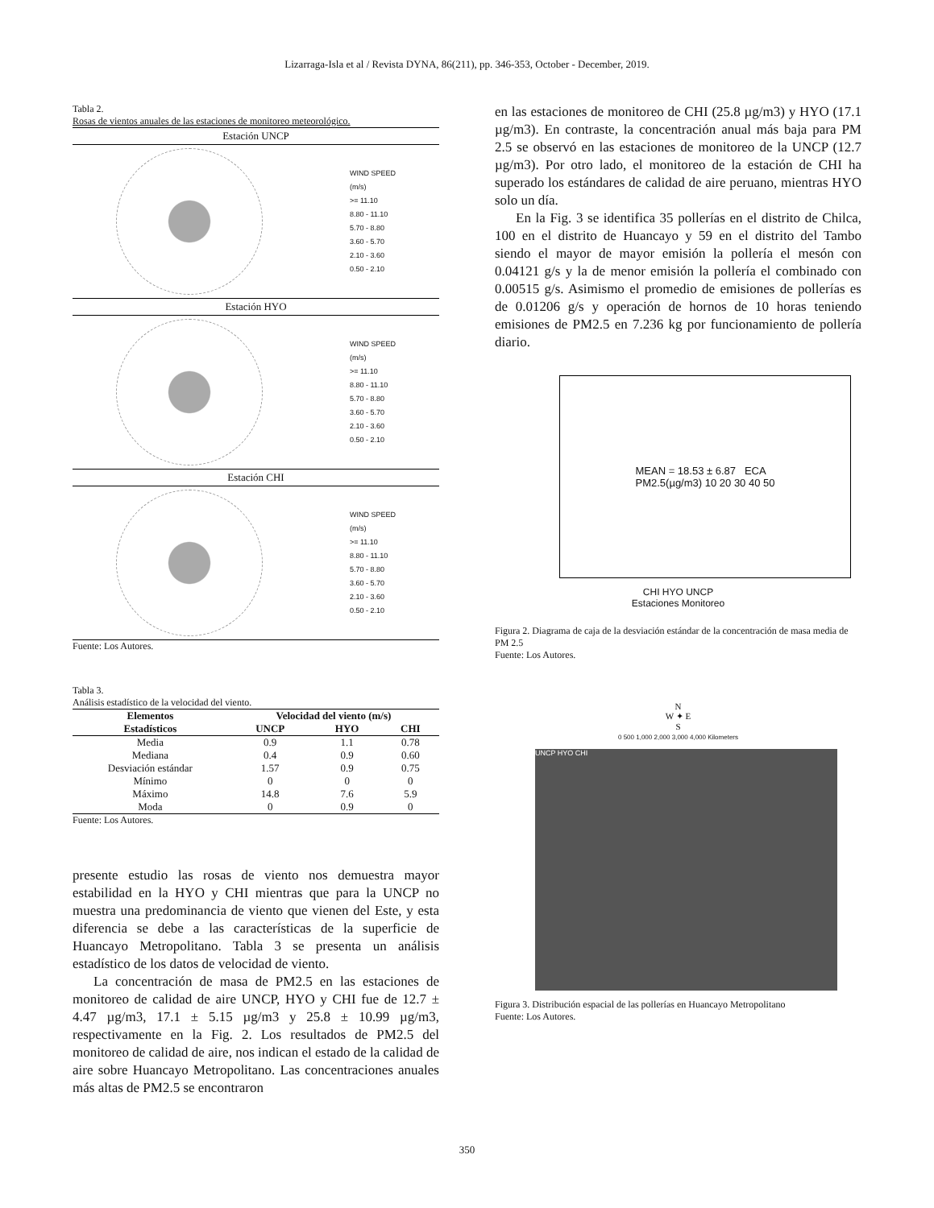Lizarraga-Isla et al / Revista DYNA, 86(211), pp. 346-353, October - December, 2019.
Tabla 2.
Rosas de vientos anuales de las estaciones de monitoreo meteorológico.
Estación UNCP
WIND SPEED
(m/s)
>= 11.10
8.80 - 11.10
5.70 - 8.80
3.60 - 5.70
2.10 - 3.60
0.50 - 2.10
Estación HYO
WIND SPEED
(m/s)
>= 11.10
8.80 - 11.10
5.70 - 8.80
3.60 - 5.70
2.10 - 3.60
0.50 - 2.10
Estación CHI
WIND SPEED
(m/s)
>= 11.10
8.80 - 11.10
5.70 - 8.80
3.60 - 5.70
2.10 - 3.60
0.50 - 2.10
Fuente: Los Autores.
Tabla 3.
Análisis estadístico de la velocidad del viento.
| Elementos | Velocidad del viento (m/s) | | |
| --- | --- | --- | --- |
| Estadísticos | UNCP | HYO | CHI |
| Media | 0.9 | 1.1 | 0.78 |
| Mediana | 0.4 | 0.9 | 0.60 |
| Desviación estándar | 1.57 | 0.9 | 0.75 |
| Mínimo | 0 | 0 | 0 |
| Máximo | 14.8 | 7.6 | 5.9 |
| Moda | 0 | 0.9 | 0 |
Fuente: Los Autores.
presente estudio las rosas de viento nos demuestra mayor estabilidad en la HYO y CHI mientras que para la UNCP no muestra una predominancia de viento que vienen del Este, y esta diferencia se debe a las características de la superficie de Huancayo Metropolitano. Tabla 3 se presenta un análisis estadístico de los datos de velocidad de viento.
La concentración de masa de PM2.5 en las estaciones de monitoreo de calidad de aire UNCP, HYO y CHI fue de 12.7 ± 4.47 µg/m3, 17.1 ± 5.15 µg/m3 y 25.8 ± 10.99 µg/m3, respectivamente en la Fig. 2. Los resultados de PM2.5 del monitoreo de calidad de aire, nos indican el estado de la calidad de aire sobre Huancayo Metropolitano. Las concentraciones anuales más altas de PM2.5 se encontraron
en las estaciones de monitoreo de CHI (25.8 µg/m3) y HYO (17.1 µg/m3). En contraste, la concentración anual más baja para PM 2.5 se observó en las estaciones de monitoreo de la UNCP (12.7 µg/m3). Por otro lado, el monitoreo de la estación de CHI ha superado los estándares de calidad de aire peruano, mientras HYO solo un día.
En la Fig. 3 se identifica 35 pollerías en el distrito de Chilca, 100 en el distrito de Huancayo y 59 en el distrito del Tambo siendo el mayor de mayor emisión la pollería el mesón con 0.04121 g/s y la de menor emisión la pollería el combinado con 0.00515 g/s. Asimismo el promedio de emisiones de pollerías es de 0.01206 g/s y operación de hornos de 10 horas teniendo emisiones de PM2.5 en 7.236 kg por funcionamiento de pollería diario.
MEAN = 18.53 ± 6.87 ECA
PM2.5(µg/m3) 10 20 30 40 50
CHI HYO UNCP
Estaciones Monitoreo
Figura 2. Diagrama de caja de la desviación estándar de la concentración de masa media de PM 2.5
Fuente: Los Autores.
N
W ✦ E
S
0 500 1,000 2,000 3,000 4,000 Kilometers
UNCP HYO CHI
Figura 3. Distribución espacial de las pollerías en Huancayo Metropolitano
Fuente: Los Autores.
350